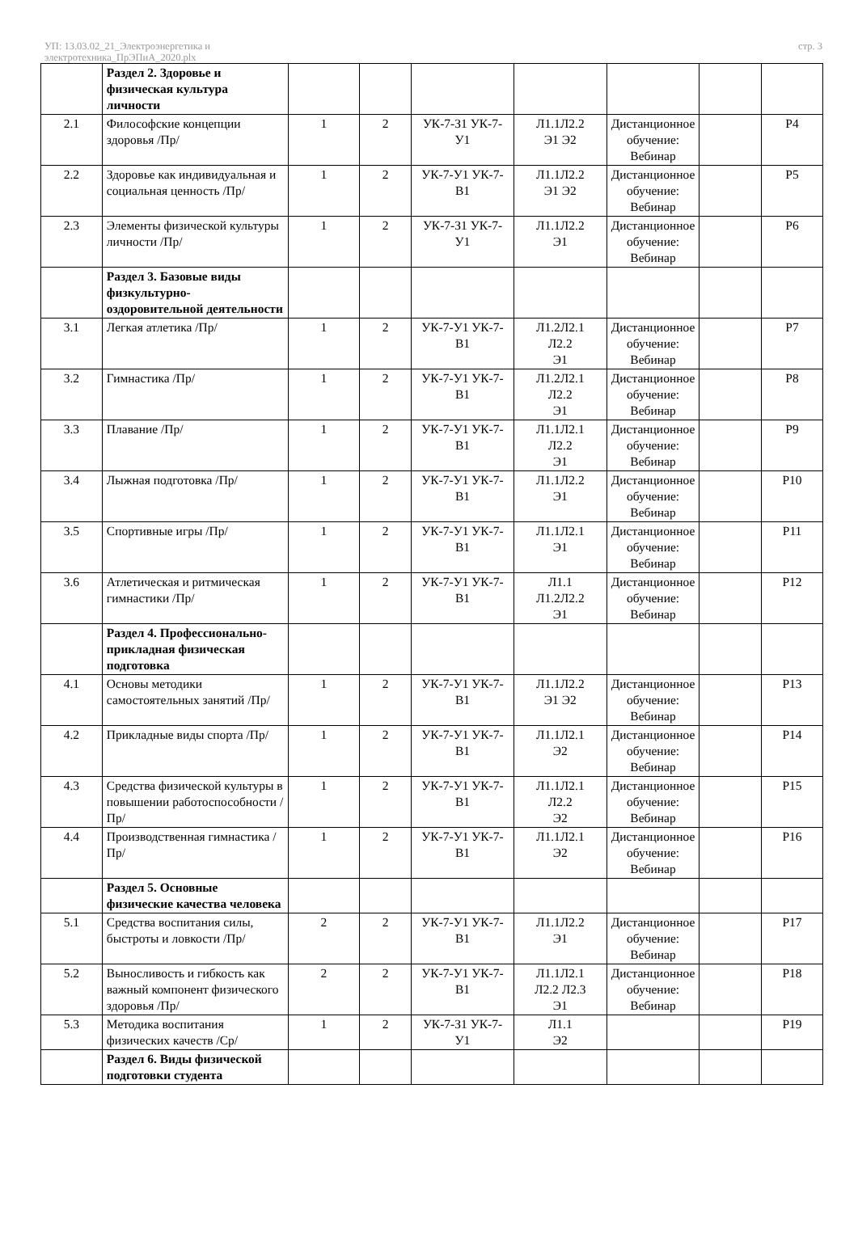УП: 13.03.02_21_Электроэнергетика и
электротехника_ПрЭПиА_2020.plx
стр. 3
| | Раздел 2. Здоровье и физическая культура личности | | | | | | | |
| 2.1 | Философские концепции здоровья /Пр/ | 1 | 2 | УК-7-З1 УК-7-У1 | Л1.1Л2.2 Э1 Э2 | Дистанционное обучение: Вебинар | | Р4 |
| 2.2 | Здоровье как индивидуальная и социальная ценность /Пр/ | 1 | 2 | УК-7-У1 УК-7-В1 | Л1.1Л2.2 Э1 Э2 | Дистанционное обучение: Вебинар | | Р5 |
| 2.3 | Элементы физической культуры личности /Пр/ | 1 | 2 | УК-7-З1 УК-7-У1 | Л1.1Л2.2 Э1 | Дистанционное обучение: Вебинар | | Р6 |
| | Раздел 3. Базовые виды физкультурно-оздоровительной деятельности | | | | | | | |
| 3.1 | Легкая атлетика /Пр/ | 1 | 2 | УК-7-У1 УК-7-В1 | Л1.2Л2.1 Л2.2 Э1 | Дистанционное обучение: Вебинар | | Р7 |
| 3.2 | Гимнастика /Пр/ | 1 | 2 | УК-7-У1 УК-7-В1 | Л1.2Л2.1 Л2.2 Э1 | Дистанционное обучение: Вебинар | | Р8 |
| 3.3 | Плавание /Пр/ | 1 | 2 | УК-7-У1 УК-7-В1 | Л1.1Л2.1 Л2.2 Э1 | Дистанционное обучение: Вебинар | | Р9 |
| 3.4 | Лыжная подготовка /Пр/ | 1 | 2 | УК-7-У1 УК-7-В1 | Л1.1Л2.2 Э1 | Дистанционное обучение: Вебинар | | Р10 |
| 3.5 | Спортивные игры /Пр/ | 1 | 2 | УК-7-У1 УК-7-В1 | Л1.1Л2.1 Э1 | Дистанционное обучение: Вебинар | | Р11 |
| 3.6 | Атлетическая и ритмическая гимнастики /Пр/ | 1 | 2 | УК-7-У1 УК-7-В1 | Л1.1 Л1.2Л2.2 Э1 | Дистанционное обучение: Вебинар | | Р12 |
| | Раздел 4. Профессионально-прикладная физическая подготовка | | | | | | | |
| 4.1 | Основы методики самостоятельных занятий /Пр/ | 1 | 2 | УК-7-У1 УК-7-В1 | Л1.1Л2.2 Э1 Э2 | Дистанционное обучение: Вебинар | | Р13 |
| 4.2 | Прикладные виды спорта /Пр/ | 1 | 2 | УК-7-У1 УК-7-В1 | Л1.1Л2.1 Э2 | Дистанционное обучение: Вебинар | | Р14 |
| 4.3 | Средства физической культуры в повышении работоспособности /Пр/ | 1 | 2 | УК-7-У1 УК-7-В1 | Л1.1Л2.1 Л2.2 Э2 | Дистанционное обучение: Вебинар | | Р15 |
| 4.4 | Производственная гимнастика /Пр/ | 1 | 2 | УК-7-У1 УК-7-В1 | Л1.1Л2.1 Э2 | Дистанционное обучение: Вебинар | | Р16 |
| | Раздел 5. Основные физические качества человека | | | | | | | |
| 5.1 | Средства воспитания силы, быстроты и ловкости /Пр/ | 2 | 2 | УК-7-У1 УК-7-В1 | Л1.1Л2.2 Э1 | Дистанционное обучение: Вебинар | | Р17 |
| 5.2 | Выносливость и гибкость как важный компонент физического здоровья /Пр/ | 2 | 2 | УК-7-У1 УК-7-В1 | Л1.1Л2.1 Л2.2 Л2.3 Э1 | Дистанционное обучение: Вебинар | | Р18 |
| 5.3 | Методика воспитания физических качеств /Ср/ | 1 | 2 | УК-7-З1 УК-7-У1 | Л1.1 Э2 | | | Р19 |
| | Раздел 6. Виды физической подготовки студента | | | | | | | |